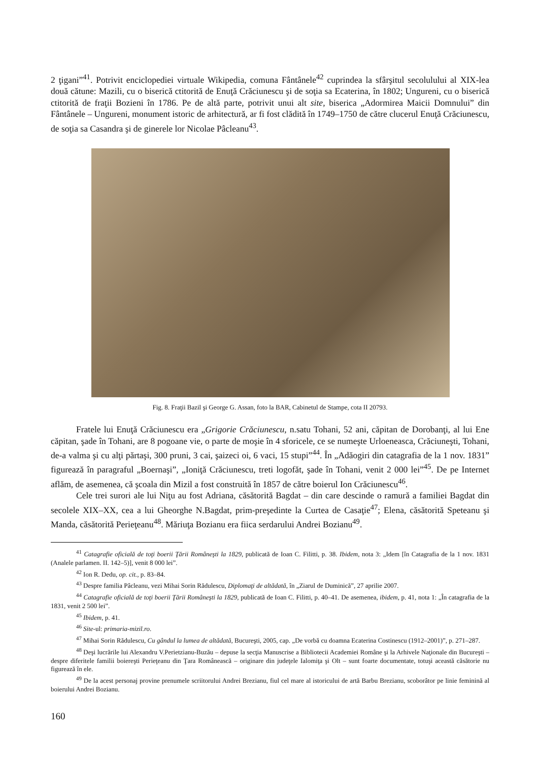2 ţigani”<sup>41</sup>. Potrivit enciclopediei virtuale Wikipedia, comuna Fântânele<sup>42</sup> cuprindea la sfârşitul secolulului al XIX-lea două cătune: Mazili, cu o biserică ctitorită de Enuţă Crăciunescu şi de soţia sa Ecaterina, în 1802; Ungureni, cu o biserică ctitorită de fraţii Bozieni în 1786. Pe de altă parte, potrivit unui alt site, biserica „Adormirea Maicii Domnului” din Fântânele – Ungureni, monument istoric de arhitectură, ar fi fost clădită în 1749–1750 de către clucerul Enuţă Crăciunescu, de soţia sa Casandra şi de ginerele lor Nicolae Pâcleanu<sup>43</sup>.
Fig. 8. Fraţii Bazil şi George G. Assan, foto la BAR, Cabinetul de Stampe, cota II 20793.
Fratele lui Enuţă Crăciunescu era „Grigorie Crăciunescu, n.satu Tohani, 52 ani, căpitan de Dorobanţi, al lui Ene căpitan, şade în Tohani, are 8 pogoane vie, o parte de moşie în 4 sforicele, ce se numeşte Urloeneasca, Crăciuneşti, Tohani, de-a valma şi cu alţi părtaşi, 300 pruni, 3 cai, şaizeci oi, 6 vaci, 15 stupi”<sup>44</sup>. În „Adăogiri din catagrafia de la 1 nov. 1831” figurează în paragraful „Boernaşi”, „Ioniţă Crăciunescu, treti logofăt, şade în Tohani, venit 2 000 lei”<sup>45</sup>. De pe Internet aflăm, de asemenea, că şcoala din Mizil a fost construită în 1857 de către boierul Ion Crăciunescu<sup>46</sup>.
Cele trei surori ale lui Niţu au fost Adriana, căsătorită Bagdat – din care descinde o ramură a familiei Bagdat din secolele XIX–XX, cea a lui Gheorghe N.Bagdat, prim-preşedinte la Curtea de Casaţie<sup>47</sup>; Elena, căsătorită Speteanu şi Manda, căsătorită Perieţeanu<sup>48</sup>. Măriuţa Bozianu era fiica serdarului Andrei Bozianu<sup>49</sup>.
<sup>41</sup> Catagrafie oficială de toţi boerii Ţării Româneşti la 1829, publicată de Ioan C. Filitti, p. 38. Ibidem, nota 3: „Idem [în Catagrafia de la 1 nov. 1831 (Analele parlamen. II. 142–5)], venit 8 000 lei”.
<sup>42</sup> Ion R. Dedu, op. cit., p. 83–84.
<sup>43</sup> Despre familia Pâcleanu, vezi Mihai Sorin Rădulescu, Diplomaţi de altădată, în „Ziarul de Duminică”, 27 aprilie 2007.
<sup>44</sup> Catagrafie oficială de toţi boerii Ţării Româneşti la 1829, publicată de Ioan C. Filitti, p. 40–41. De asemenea, ibidem, p. 41, nota 1: „În catagrafia de la 1831, venit 2 500 lei”.
<sup>45</sup> Ibidem, p. 41.
<sup>46</sup> Site-ul: primaria-mizil.ro.
<sup>47</sup> Mihai Sorin Rădulescu, Cu gândul la lumea de altădată, Bucureşti, 2005, cap. „De vorbă cu doamna Ecaterina Costinescu (1912–2001)”, p. 271–287.
<sup>48</sup> Deşi lucrările lui Alexandru V.Perietzianu-Buzău – depuse la secţia Manuscrise a Bibliotecii Academiei Române şi la Arhivele Naţionale din Bucureşti – despre diferitele familii boiereşti Perieţeanu din Ţara Românească – originare din judeţele Ialomiţa şi Olt – sunt foarte documentate, totuşi această căsătorie nu figurează în ele.
<sup>49</sup> De la acest personaj provine prenumele scriitorului Andrei Brezianu, fiul cel mare al istoricului de artă Barbu Brezianu, scoborâtor pe linie feminină al boierului Andrei Bozianu.
160